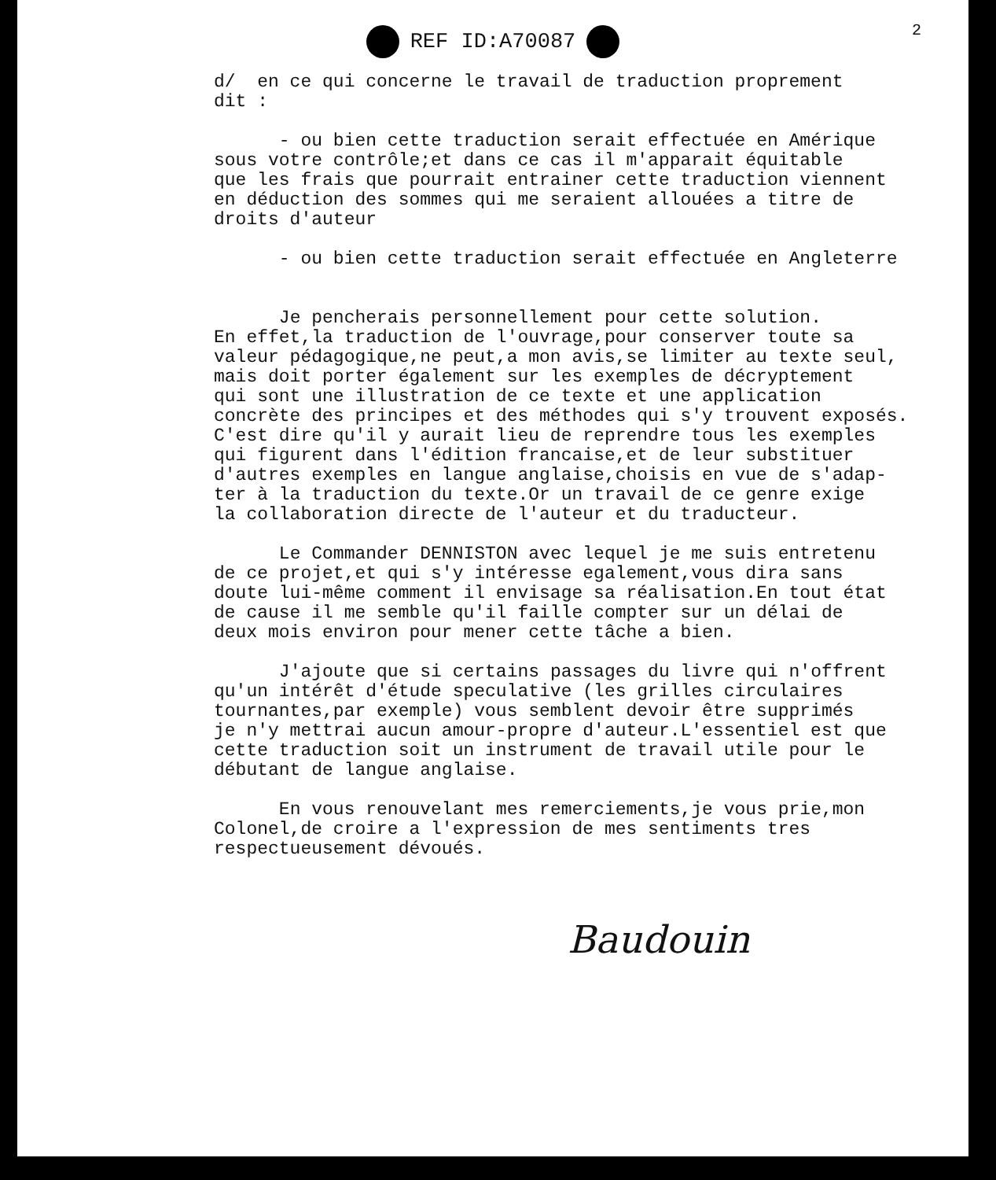2
REF ID:A70087
d/ en ce qui concerne le travail de traduction proprement dit :
- ou bien cette traduction serait effectuée en Amérique sous votre contrôle;et dans ce cas il m'apparait équitable que les frais que pourrait entrainer cette traduction viennent en déduction des sommes qui me seraient allouées a titre de droits d'auteur
- ou bien cette traduction serait effectuée en Angleterre
Je pencherais personnellement pour cette solution. En effet,la traduction de l'ouvrage,pour conserver toute sa valeur pédagogique,ne peut,a mon avis,se limiter au texte seul, mais doit porter également sur les exemples de décryptement qui sont une illustration de ce texte et une application concrète des principes et des méthodes qui s'y trouvent exposés. C'est dire qu'il y aurait lieu de reprendre tous les exemples qui figurent dans l'édition francaise,et de leur substituer d'autres exemples en langue anglaise,choisis en vue de s'adap- ter à la traduction du texte.Or un travail de ce genre exige la collaboration directe de l'auteur et du traducteur.
Le Commander DENNISTON avec lequel je me suis entretenu de ce projet,et qui s'y intéresse egalement,vous dira sans doute lui-même comment il envisage sa réalisation.En tout état de cause il me semble qu'il faille compter sur un délai de deux mois environ pour mener cette tâche a bien.
J'ajoute que si certains passages du livre qui n'offrent qu'un intérêt d'étude speculative (les grilles circulaires tournantes,par exemple) vous semblent devoir être supprimés je n'y mettrai aucun amour-propre d'auteur.L'essentiel est que cette traduction soit un instrument de travail utile pour le débutant de langue anglaise.
En vous renouvelant mes remerciements,je vous prie,mon Colonel,de croire a l'expression de mes sentiments tres respectueusement dévoués.
Baudouin